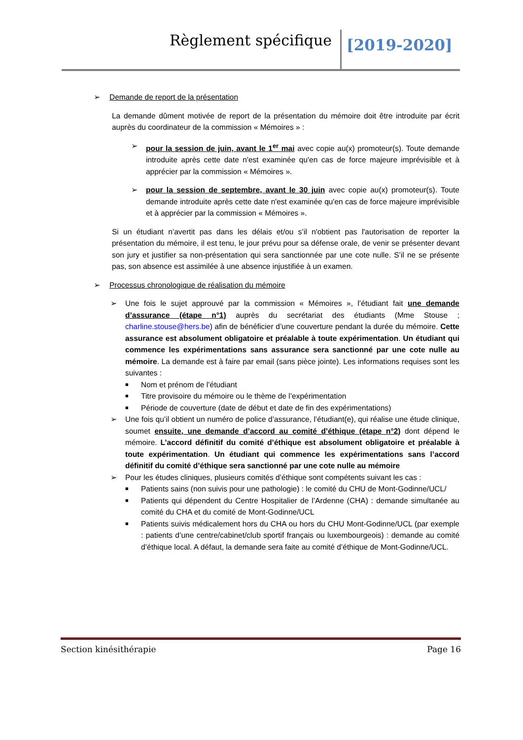Règlement spécifique [2019-2020]
➢ Demande de report de la présentation
La demande dûment motivée de report de la présentation du mémoire doit être introduite par écrit auprès du coordinateur de la commission « Mémoires » :
➢ pour la session de juin, avant le 1<sup>er</sup> mai avec copie au(x) promoteur(s). Toute demande introduite après cette date n'est examinée qu'en cas de force majeure imprévisible et à apprécier par la commission « Mémoires ».
➢ pour la session de septembre, avant le 30 juin avec copie au(x) promoteur(s). Toute demande introduite après cette date n'est examinée qu'en cas de force majeure imprévisible et à apprécier par la commission « Mémoires ».
Si un étudiant n’avertit pas dans les délais et/ou s’il n'obtient pas l'autorisation de reporter la présentation du mémoire, il est tenu, le jour prévu pour sa défense orale, de venir se présenter devant son jury et justifier sa non-présentation qui sera sanctionnée par une cote nulle. S’il ne se présente pas, son absence est assimilée à une absence injustifiée à un examen.
➢ Processus chronologique de réalisation du mémoire
➢ Une fois le sujet approuvé par la commission « Mémoires », l’étudiant fait une demande d’assurance (étape n°1) auprès du secrétariat des étudiants (Mme Stouse ; charline.stouse@hers.be) afin de bénéficier d’une couverture pendant la durée du mémoire. Cette assurance est absolument obligatoire et préalable à toute expérimentation. Un étudiant qui commence les expérimentations sans assurance sera sanctionné par une cote nulle au mémoire. La demande est à faire par email (sans pièce jointe). Les informations requises sont les suivantes :
■ Nom et prénom de l’étudiant
■ Titre provisoire du mémoire ou le thème de l’expérimentation
■ Période de couverture (date de début et date de fin des expérimentations)
➢ Une fois qu’il obtient un numéro de police d’assurance, l’étudiant(e), qui réalise une étude clinique, soumet ensuite, une demande d’accord au comité d’éthique (étape n°2) dont dépend le mémoire. L’accord définitif du comité d’éthique est absolument obligatoire et préalable à toute expérimentation. Un étudiant qui commence les expérimentations sans l’accord définitif du comité d’éthique sera sanctionné par une cote nulle au mémoire
➢ Pour les études cliniques, plusieurs comités d’éthique sont compétents suivant les cas :
■ Patients sains (non suivis pour une pathologie) : le comité du CHU de Mont-Godinne/UCL/
■ Patients qui dépendent du Centre Hospitalier de l’Ardenne (CHA) : demande simultanée au comité du CHA et du comité de Mont-Godinne/UCL
■ Patients suivis médicalement hors du CHA ou hors du CHU Mont-Godinne/UCL (par exemple : patients d’une centre/cabinet/club sportif français ou luxembourgeois) : demande au comité d’éthique local. A défaut, la demande sera faite au comité d’éthique de Mont-Godinne/UCL.
Section kinésithérapie Page 16